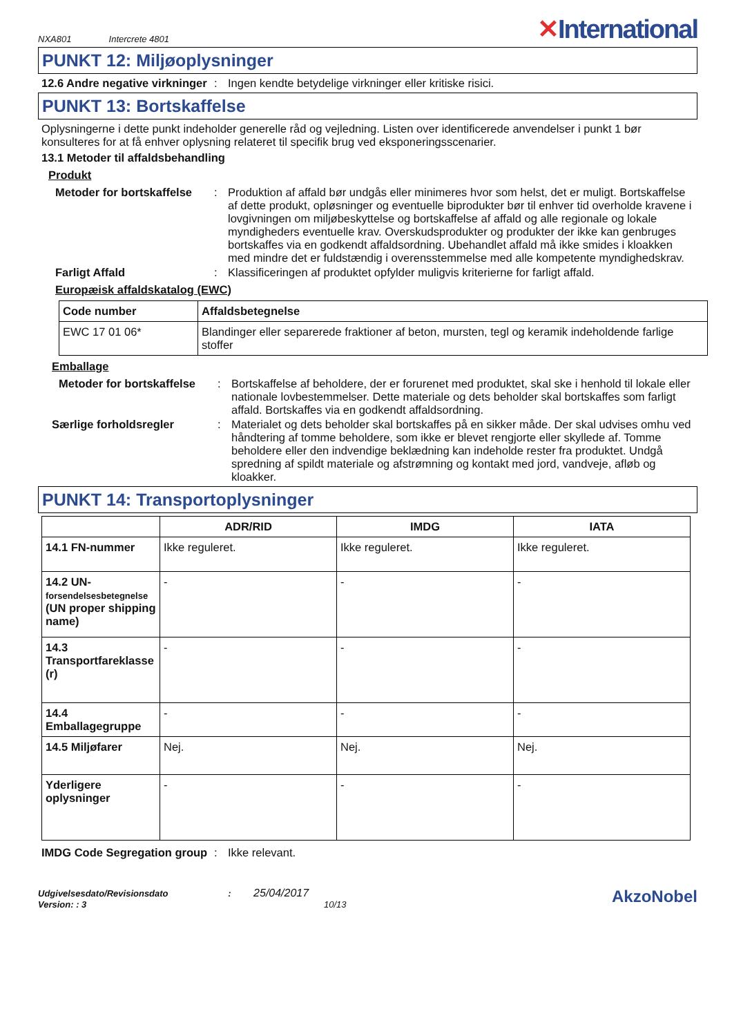NXA801 Intercrete 4801
✕International
PUNKT 12: Miljøoplysninger
12.6 Andre negative virkninger
: Ingen kendte betydelige virkninger eller kritiske risici.
PUNKT 13: Bortskaffelse
Oplysningerne i dette punkt indeholder generelle råd og vejledning. Listen over identificerede anvendelser i punkt 1 bør konsulteres for at få enhver oplysning relateret til specifik brug ved eksponeringsscenarier.
13.1 Metoder til affaldsbehandling
Produkt
Metoder for bortskaffelse
: Produktion af affald bør undgås eller minimeres hvor som helst, det er muligt. Bortskaffelse af dette produkt, opløsninger og eventuelle biprodukter bør til enhver tid overholde kravene i lovgivningen om miljøbeskyttelse og bortskaffelse af affald og alle regionale og lokale myndigheders eventuelle krav. Overskudsprodukter og produkter der ikke kan genbruges bortskaffes via en godkendt affaldsordning. Ubehandlet affald må ikke smides i kloakken med mindre det er fuldstændig i overensstemmelse med alle kompetente myndighedskrav.
Farligt Affald : Klassificeringen af produktet opfylder muligvis kriterierne for farligt affald.
Europæisk affaldskatalog (EWC)
| Code number | Affaldsbetegnelse |
| --- | --- |
| EWC 17 01 06* | Blandinger eller separerede fraktioner af beton, mursten, tegl og keramik indeholdende farlige stoffer |
Emballage
Metoder for bortskaffelse
: Bortskaffelse af beholdere, der er forurenet med produktet, skal ske i henhold til lokale eller nationale lovbestemmelser. Dette materiale og dets beholder skal bortskaffes som farligt affald. Bortskaffes via en godkendt affaldsordning.
Særlige forholdsregler : Materialet og dets beholder skal bortskaffes på en sikker måde. Der skal udvises omhu ved håndtering af tomme beholdere, som ikke er blevet rengjorte eller skyllede af. Tomme beholdere eller den indvendige beklædning kan indeholde rester fra produktet. Undgå spredning af spildt materiale og afstrømning og kontakt med jord, vandveje, afløb og kloakker.
PUNKT 14: Transportoplysninger
| | ADR/RID | IMDG | IATA |
| --- | --- | --- | --- |
| 14.1 FN-nummer | Ikke reguleret. | Ikke reguleret. | Ikke reguleret. |
| 14.2 UN- forsendelsesbetegnelse (UN proper shipping name) | - | - | - |
| 14.3 Transportfareklasse (r) | - | - | - |
| 14.4 Emballagegruppe | - | - | - |
| 14.5 Miljøfarer | Nej. | Nej. | Nej. |
| Yderligere oplysninger | - | - | - |
IMDG Code Segregation group
: Ikke relevant.
Udgivelsesdato/Revisionsdato : 25/04/2017
Version: : 3 10/13
AkzoNobel